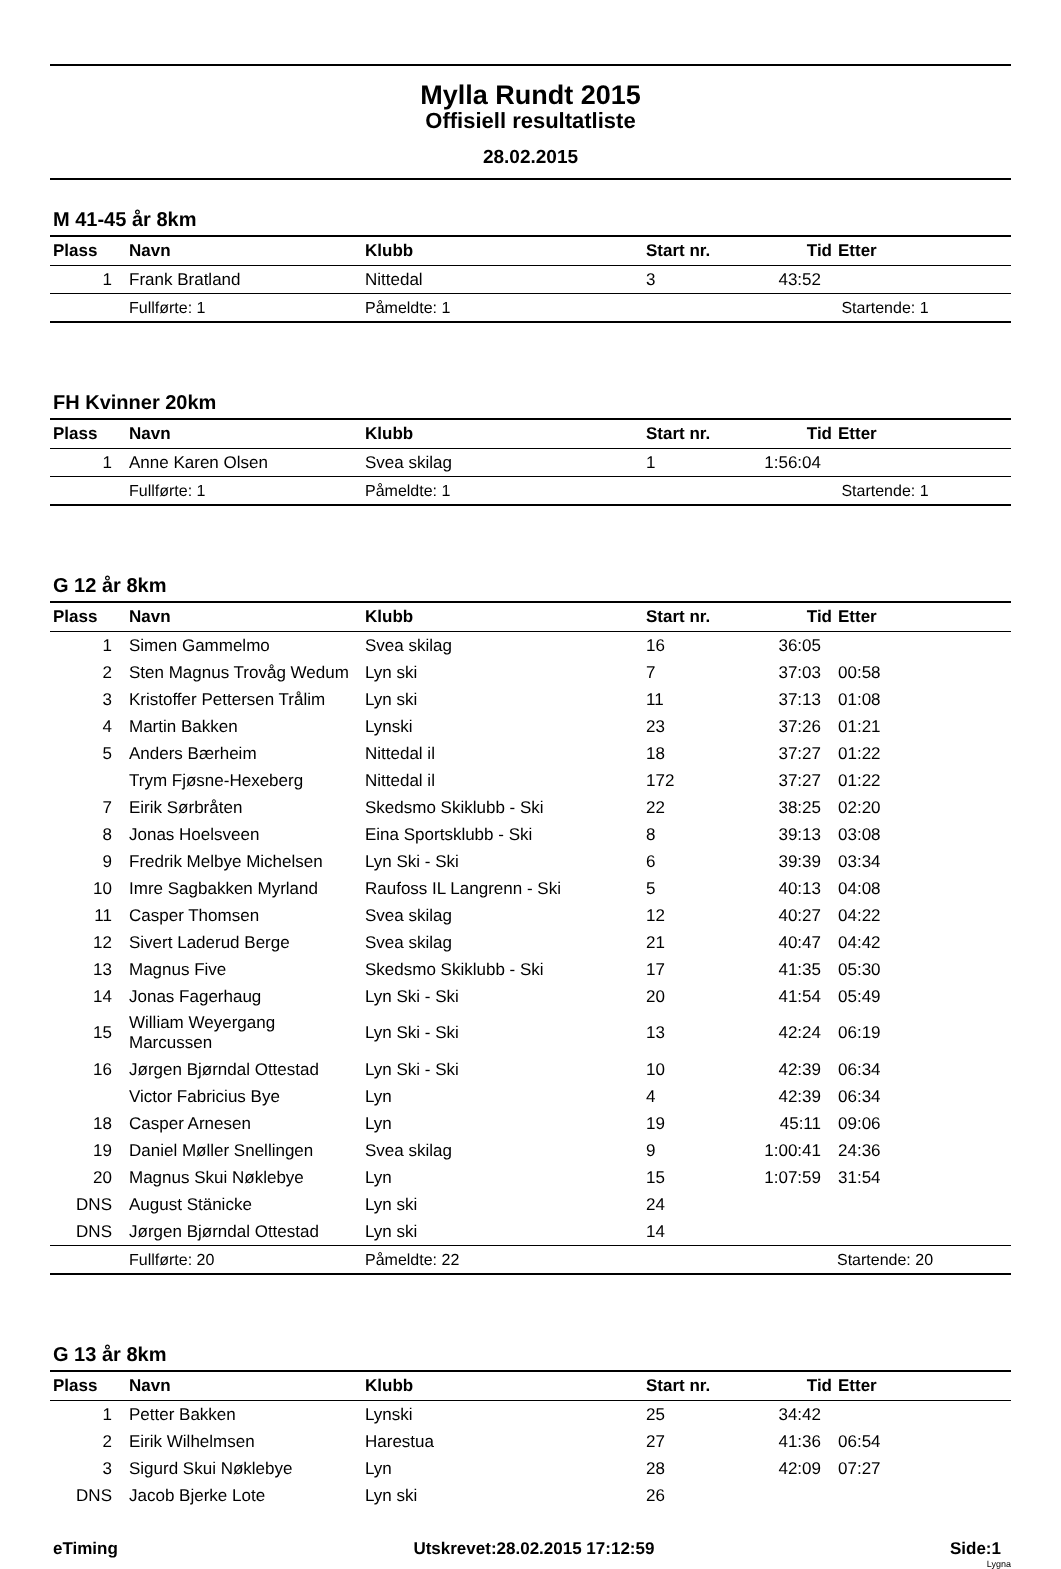Mylla Rundt 2015
Offisiell resultatliste
28.02.2015
M 41-45 år 8km
| Plass | Navn | Klubb | Start nr. | Tid | Etter |
| --- | --- | --- | --- | --- | --- |
| 1 | Frank Bratland | Nittedal | 3 | 43:52 | |
| | Fullførte: 1 | Påmeldte: 1 | | Startende: 1 | |
FH Kvinner 20km
| Plass | Navn | Klubb | Start nr. | Tid | Etter |
| --- | --- | --- | --- | --- | --- |
| 1 | Anne Karen Olsen | Svea skilag | 1 | 1:56:04 | |
| | Fullførte: 1 | Påmeldte: 1 | | Startende: 1 | |
G 12 år 8km
| Plass | Navn | Klubb | Start nr. | Tid | Etter |
| --- | --- | --- | --- | --- | --- |
| 1 | Simen Gammelmo | Svea skilag | 16 | 36:05 | |
| 2 | Sten Magnus Trovåg Wedum | Lyn ski | 7 | 37:03 | 00:58 |
| 3 | Kristoffer Pettersen Trålim | Lyn ski | 11 | 37:13 | 01:08 |
| 4 | Martin Bakken | Lynski | 23 | 37:26 | 01:21 |
| 5 | Anders Bærheim | Nittedal il | 18 | 37:27 | 01:22 |
| | Trym Fjøsne-Hexeberg | Nittedal il | 172 | 37:27 | 01:22 |
| 7 | Eirik Sørbråten | Skedsmo Skiklubb - Ski | 22 | 38:25 | 02:20 |
| 8 | Jonas Hoelsveen | Eina Sportsklubb - Ski | 8 | 39:13 | 03:08 |
| 9 | Fredrik Melbye Michelsen | Lyn Ski - Ski | 6 | 39:39 | 03:34 |
| 10 | Imre Sagbakken Myrland | Raufoss IL Langrenn - Ski | 5 | 40:13 | 04:08 |
| 11 | Casper Thomsen | Svea skilag | 12 | 40:27 | 04:22 |
| 12 | Sivert Laderud Berge | Svea skilag | 21 | 40:47 | 04:42 |
| 13 | Magnus Five | Skedsmo Skiklubb - Ski | 17 | 41:35 | 05:30 |
| 14 | Jonas Fagerhaug | Lyn Ski - Ski | 20 | 41:54 | 05:49 |
| 15 | William Weyergang Marcussen | Lyn Ski - Ski | 13 | 42:24 | 06:19 |
| 16 | Jørgen Bjørndal Ottestad | Lyn Ski - Ski | 10 | 42:39 | 06:34 |
| | Victor Fabricius Bye | Lyn | 4 | 42:39 | 06:34 |
| 18 | Casper Arnesen | Lyn | 19 | 45:11 | 09:06 |
| 19 | Daniel Møller Snellingen | Svea skilag | 9 | 1:00:41 | 24:36 |
| 20 | Magnus Skui Nøklebye | Lyn | 15 | 1:07:59 | 31:54 |
| DNS | August Stänicke | Lyn ski | 24 | | |
| DNS | Jørgen Bjørndal Ottestad | Lyn ski | 14 | | |
| | Fullførte: 20 | Påmeldte: 22 | | Startende: 20 | |
G 13 år 8km
| Plass | Navn | Klubb | Start nr. | Tid | Etter |
| --- | --- | --- | --- | --- | --- |
| 1 | Petter Bakken | Lynski | 25 | 34:42 | |
| 2 | Eirik Wilhelmsen | Harestua | 27 | 41:36 | 06:54 |
| 3 | Sigurd Skui Nøklebye | Lyn | 28 | 42:09 | 07:27 |
| DNS | Jacob Bjerke Lote | Lyn ski | 26 | | |
eTiming Utskrevet:28.02.2015 17:12:59 Side:1
Lygna